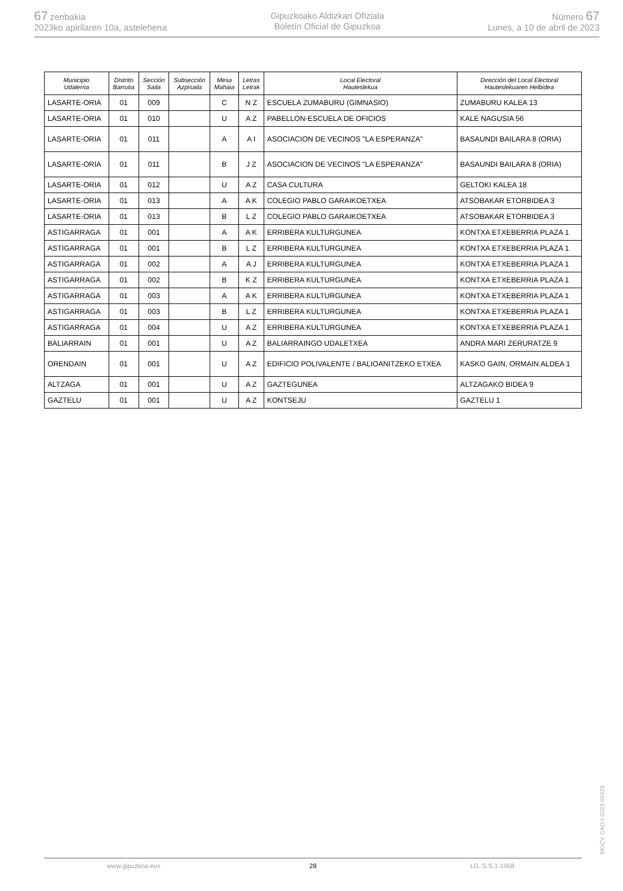67 zenbakia
2023ko apirilaren 10a, astelehena
Gipuzkoako Aldizkari Ofiziala
Boletín Oficial de Gipuzkoa
Número 67
Lunes, a 10 de abril de 2023
| Municipio Udalerria | Distrito Barrutia | Sección Saila | Subsección Azpisaila | Mesa Mahaia | Letras Letrak | Local Electoral Hauteslekua | Dirección del Local Electoral Hauteslekuaren Helbidea |
| --- | --- | --- | --- | --- | --- | --- | --- |
| LASARTE-ORIA | 01 | 009 | | C | N Z | ESCUELA ZUMABURU (GIMNASIO) | ZUMABURU KALEA 13 |
| LASARTE-ORIA | 01 | 010 | | U | A Z | PABELLON-ESCUELA DE OFICIOS | KALE NAGUSIA 56 |
| LASARTE-ORIA | 01 | 011 | | A | A I | ASOCIACION DE VECINOS "LA ESPERANZA" | BASAUNDI BAILARA 8 (ORIA) |
| LASARTE-ORIA | 01 | 011 | | B | J Z | ASOCIACION DE VECINOS "LA ESPERANZA" | BASAUNDI BAILARA 8 (ORIA) |
| LASARTE-ORIA | 01 | 012 | | U | A Z | CASA CULTURA | GELTOKI KALEA 18 |
| LASARTE-ORIA | 01 | 013 | | A | A K | COLEGIO PABLO GARAIKOETXEA | ATSOBAKAR ETORBIDEA 3 |
| LASARTE-ORIA | 01 | 013 | | B | L Z | COLEGIO PABLO GARAIKOETXEA | ATSOBAKAR ETORBIDEA 3 |
| ASTIGARRAGA | 01 | 001 | | A | A K | ERRIBERA KULTURGUNEA | KONTXA ETXEBERRIA PLAZA 1 |
| ASTIGARRAGA | 01 | 001 | | B | L Z | ERRIBERA KULTURGUNEA | KONTXA ETXEBERRIA PLAZA 1 |
| ASTIGARRAGA | 01 | 002 | | A | A J | ERRIBERA KULTURGUNEA | KONTXA ETXEBERRIA PLAZA 1 |
| ASTIGARRAGA | 01 | 002 | | B | K Z | ERRIBERA KULTURGUNEA | KONTXA ETXEBERRIA PLAZA 1 |
| ASTIGARRAGA | 01 | 003 | | A | A K | ERRIBERA KULTURGUNEA | KONTXA ETXEBERRIA PLAZA 1 |
| ASTIGARRAGA | 01 | 003 | | B | L Z | ERRIBERA KULTURGUNEA | KONTXA ETXEBERRIA PLAZA 1 |
| ASTIGARRAGA | 01 | 004 | | U | A Z | ERRIBERA KULTURGUNEA | KONTXA ETXEBERRIA PLAZA 1 |
| BALIARRAIN | 01 | 001 | | U | A Z | BALIARRAINGO UDALETXEA | ANDRA MARI ZERURATZE 9 |
| ORENDAIN | 01 | 001 | | U | A Z | EDIFICIO POLIVALENTE / BALIOANITZEKO ETXEA | KASKO GAIN, ORMAIN ALDEA 1 |
| ALTZAGA | 01 | 001 | | U | A Z | GAZTEGUNEA | ALTZAGAKO BIDEA 9 |
| GAZTELU | 01 | 001 | | U | A Z | KONTSEJU | GAZTELU 1 |
www.gipuzkoa.eus 28 LG.:S.S.1-1958
EK\CV GAO-I-2023-02428